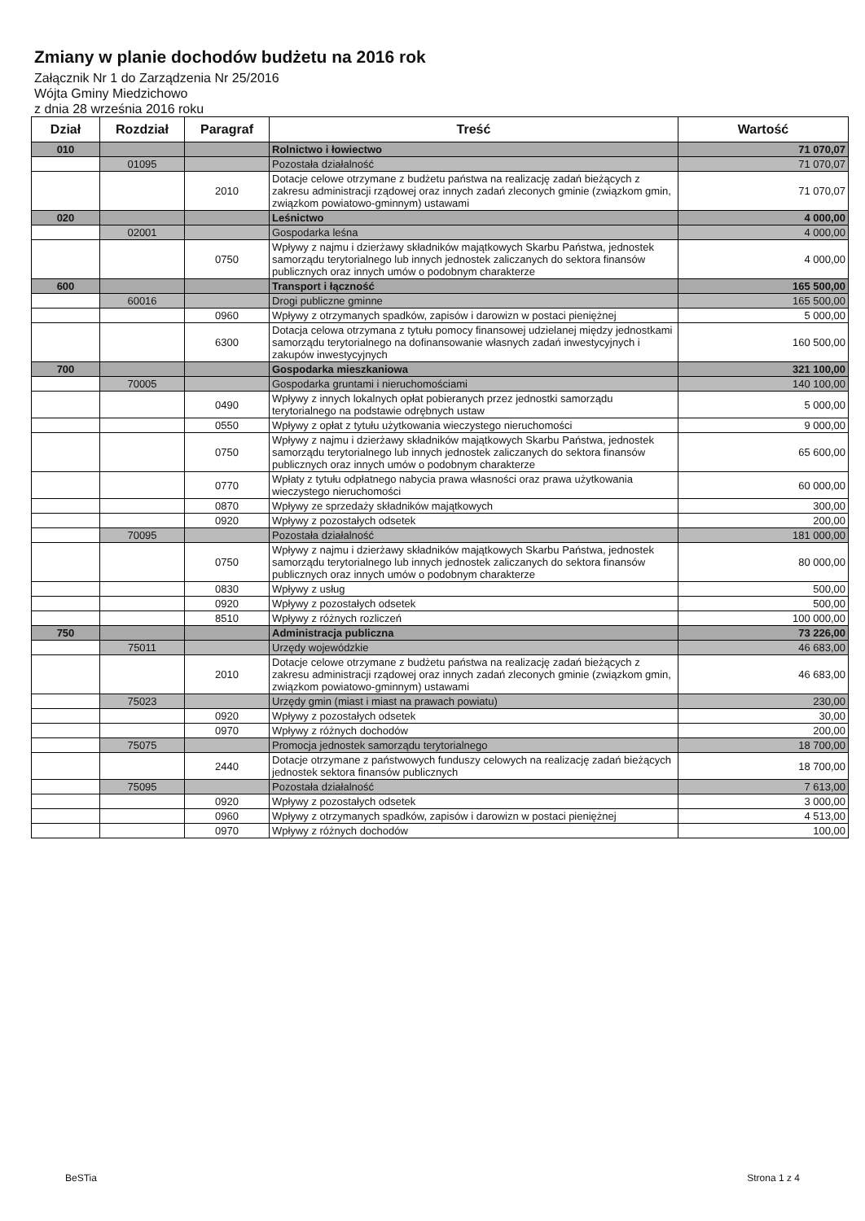Zmiany w planie dochodów budżetu na 2016 rok
Załącznik Nr 1 do Zarządzenia Nr 25/2016
Wójta Gminy Miedzichowo
z dnia 28 września 2016 roku
| Dział | Rozdział | Paragraf | Treść | Wartość |
| --- | --- | --- | --- | --- |
| 010 | | | Rolnictwo i łowiectwo | 71 070,07 |
| | 01095 | | Pozostała działalność | 71 070,07 |
| | | 2010 | Dotacje celowe otrzymane z budżetu państwa na realizację zadań bieżących z zakresu administracji rządowej oraz innych zadań zleconych gminie (związkom gmin, związkom powiatowo-gminnym) ustawami | 71 070,07 |
| 020 | | | Leśnictwo | 4 000,00 |
| | 02001 | | Gospodarka leśna | 4 000,00 |
| | | 0750 | Wpływy z najmu i dzierżawy składników majątkowych Skarbu Państwa, jednostek samorządu terytorialnego lub innych jednostek zaliczanych do sektora finansów publicznych oraz innych umów o podobnym charakterze | 4 000,00 |
| 600 | | | Transport i łączność | 165 500,00 |
| | 60016 | | Drogi publiczne gminne | 165 500,00 |
| | | 0960 | Wpływy z otrzymanych spadków, zapisów i darowizn w postaci pieniężnej | 5 000,00 |
| | | 6300 | Dotacja celowa otrzymana z tytułu pomocy finansowej udzielanej między jednostkami samorządu terytorialnego na dofinansowanie własnych zadań inwestycyjnych i zakupów inwestycyjnych | 160 500,00 |
| 700 | | | Gospodarka mieszkaniowa | 321 100,00 |
| | 70005 | | Gospodarka gruntami i nieruchomościami | 140 100,00 |
| | | 0490 | Wpływy z innych lokalnych opłat pobieranych przez jednostki samorządu terytorialnego na podstawie odrębnych ustaw | 5 000,00 |
| | | 0550 | Wpływy z opłat z tytułu użytkowania wieczystego nieruchomości | 9 000,00 |
| | | 0750 | Wpływy z najmu i dzierżawy składników majątkowych Skarbu Państwa, jednostek samorządu terytorialnego lub innych jednostek zaliczanych do sektora finansów publicznych oraz innych umów o podobnym charakterze | 65 600,00 |
| | | 0770 | Wpłaty z tytułu odpłatnego nabycia prawa własności oraz prawa użytkowania wieczystego nieruchomości | 60 000,00 |
| | | 0870 | Wpływy ze sprzedaży składników majątkowych | 300,00 |
| | | 0920 | Wpływy z pozostałych odsetek | 200,00 |
| | 70095 | | Pozostała działalność | 181 000,00 |
| | | 0750 | Wpływy z najmu i dzierżawy składników majątkowych Skarbu Państwa, jednostek samorządu terytorialnego lub innych jednostek zaliczanych do sektora finansów publicznych oraz innych umów o podobnym charakterze | 80 000,00 |
| | | 0830 | Wpływy z usług | 500,00 |
| | | 0920 | Wpływy z pozostałych odsetek | 500,00 |
| | | 8510 | Wpływy z różnych rozliczeń | 100 000,00 |
| 750 | | | Administracja publiczna | 73 226,00 |
| | 75011 | | Urzędy wojewódzkie | 46 683,00 |
| | | 2010 | Dotacje celowe otrzymane z budżetu państwa na realizację zadań bieżących z zakresu administracji rządowej oraz innych zadań zleconych gminie (związkom gmin, związkom powiatowo-gminnym) ustawami | 46 683,00 |
| | 75023 | | Urzędy gmin (miast i miast na prawach powiatu) | 230,00 |
| | | 0920 | Wpływy z pozostałych odsetek | 30,00 |
| | | 0970 | Wpływy z różnych dochodów | 200,00 |
| | 75075 | | Promocja jednostek samorządu terytorialnego | 18 700,00 |
| | | 2440 | Dotacje otrzymane z państwowych funduszy celowych na realizację zadań bieżących jednostek sektora finansów publicznych | 18 700,00 |
| | 75095 | | Pozostała działalność | 7 613,00 |
| | | 0920 | Wpływy z pozostałych odsetek | 3 000,00 |
| | | 0960 | Wpływy z otrzymanych spadków, zapisów i darowizn w postaci pieniężnej | 4 513,00 |
| | | 0970 | Wpływy z różnych dochodów | 100,00 |
BeSTia Strona 1 z 4